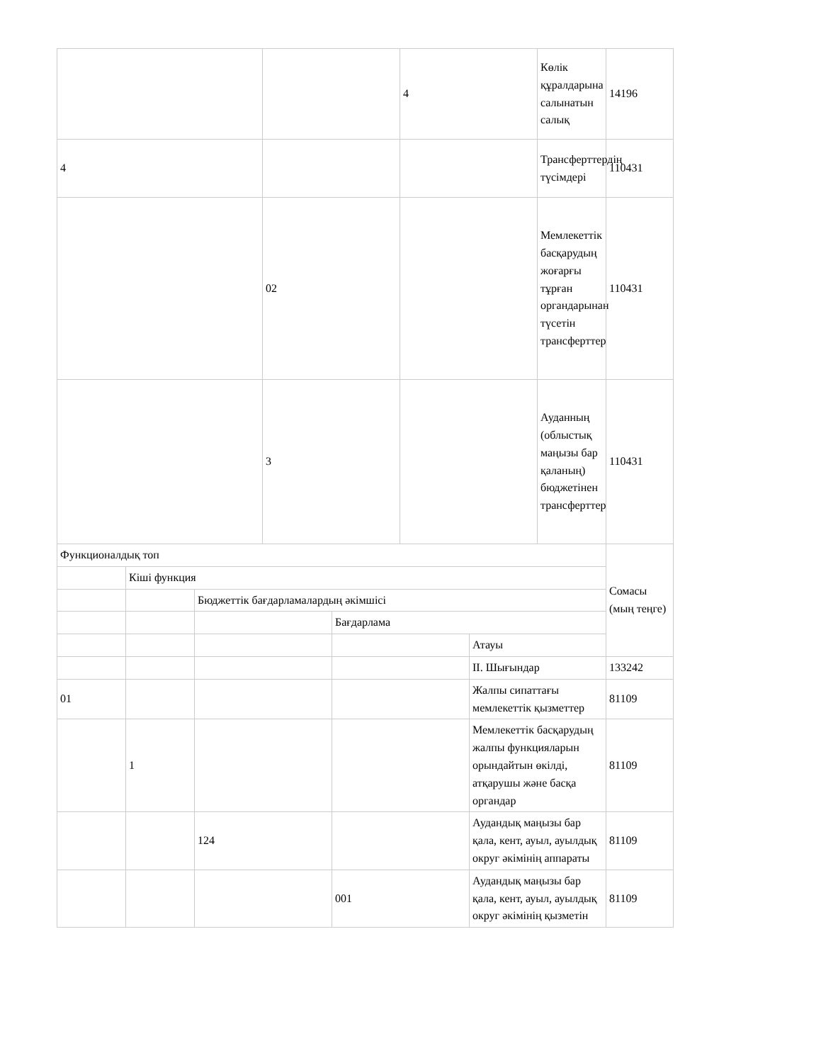| | | 4 | Көлік құралдарына салынатын салық | 14196 |
| 4 | | | Трансферттердің түсімдері | 110431 |
| | 02 | | Мемлекеттік басқарудың жоғарғы тұрған органдарынан түсетін трансферттер | 110431 |
| | 3 | | Ауданның (облыстық маңызы бар қаланың) бюджетінен трансферттер | 110431 |
| Функционалдық топ | | | | | Сомасы (мың теңге) |
| | Кіші функция | | | | |
| | | Бюджеттік бағдарламалардың әкімшісі | | | |
| | | | Бағдарлама | | |
| | | | | Атауы | |
| | | | | II. Шығындар | 133242 |
| 01 | | | | Жалпы сипаттағы мемлекеттік қызметтер | 81109 |
| | 1 | | | Мемлекеттік басқарудың жалпы функцияларын орындайтын өкілді, атқарушы және басқа органдар | 81109 |
| | | 124 | | Аудандық маңызы бар қала, кент, ауыл, ауылдық округ әкімінің аппараты | 81109 |
| | | | 001 | Аудандық маңызы бар қала, кент, ауыл, ауылдық округ әкімінің қызметін | 81109 |